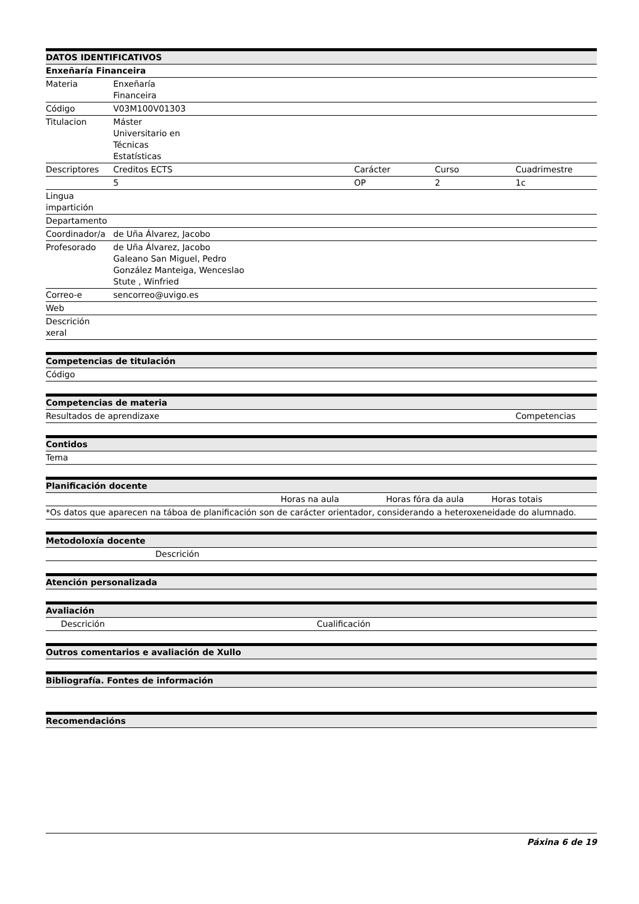| DATOS IDENTIFICATIVOS | | | | |
| --- | --- | --- | --- | --- |
| Enxeñaría Financeira | | | | |
| Materia | Enxeñaría Financeira | | | |
| Código | V03M100V01303 | | | |
| Titulacion | Máster Universitario en Técnicas Estatísticas | | | |
| Descriptores | Creditos ECTS | Carácter | Curso | Cuadrimestre |
| | 5 | OP | 2 | 1c |
| Lingua impartición | | | | |
| Departamento | | | | |
| Coordinador/a | de Uña Álvarez, Jacobo | | | |
| Profesorado | de Uña Álvarez, Jacobo Galeano San Miguel, Pedro González Manteiga, Wenceslao Stute , Winfried | | | |
| Correo-e | sencorreo@uvigo.es | | | |
| Web | | | | |
| Descrición xeral | | | | |
| Competencias de titulación |
| --- |
| Código |
| Competencias de materia | |
| --- | --- |
| Resultados de aprendizaxe | Competencias |
| Contidos |
| --- |
| Tema |
| Planificación docente | | | |
| --- | --- | --- | --- |
| | Horas na aula | Horas fóra da aula | Horas totais |
| *Os datos que aparecen na táboa de planificación son de carácter orientador, considerando a heteroxeneidade do alumnado. | | | |
| Metodoloxía docente | |
| --- | --- |
| | Descrición |
| Atención personalizada |
| --- |
| Avaliación | |
| --- | --- |
| Descrición | Cualificación |
| Outros comentarios e avaliación de Xullo |
| --- |
| Bibliografía. Fontes de información |
| --- |
| Recomendacións |
| --- |
Páxina 6 de 19